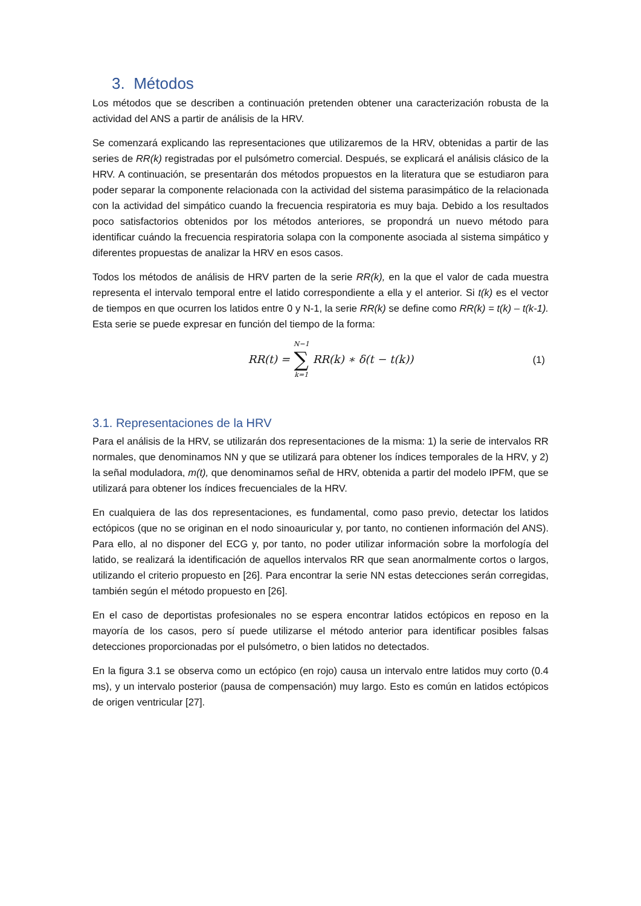3. Métodos
Los métodos que se describen a continuación pretenden obtener una caracterización robusta de la actividad del ANS a partir de análisis de la HRV.
Se comenzará explicando las representaciones que utilizaremos de la HRV, obtenidas a partir de las series de RR(k) registradas por el pulsómetro comercial. Después, se explicará el análisis clásico de la HRV. A continuación, se presentarán dos métodos propuestos en la literatura que se estudiaron para poder separar la componente relacionada con la actividad del sistema parasimpático de la relacionada con la actividad del simpático cuando la frecuencia respiratoria es muy baja. Debido a los resultados poco satisfactorios obtenidos por los métodos anteriores, se propondrá un nuevo método para identificar cuándo la frecuencia respiratoria solapa con la componente asociada al sistema simpático y diferentes propuestas de analizar la HRV en esos casos.
Todos los métodos de análisis de HRV parten de la serie RR(k), en la que el valor de cada muestra representa el intervalo temporal entre el latido correspondiente a ella y el anterior. Si t(k) es el vector de tiempos en que ocurren los latidos entre 0 y N-1, la serie RR(k) se define como RR(k) = t(k) – t(k-1). Esta serie se puede expresar en función del tiempo de la forma:
RR(t) = N−1
∑
k=1 RR(k) ∗ δ(t − t(k))
(1)
3.1. Representaciones de la HRV
Para el análisis de la HRV, se utilizarán dos representaciones de la misma: 1) la serie de intervalos RR normales, que denominamos NN y que se utilizará para obtener los índices temporales de la HRV, y 2) la señal moduladora, m(t), que denominamos señal de HRV, obtenida a partir del modelo IPFM, que se utilizará para obtener los índices frecuenciales de la HRV.
En cualquiera de las dos representaciones, es fundamental, como paso previo, detectar los latidos ectópicos (que no se originan en el nodo sinoauricular y, por tanto, no contienen información del ANS). Para ello, al no disponer del ECG y, por tanto, no poder utilizar información sobre la morfología del latido, se realizará la identificación de aquellos intervalos RR que sean anormalmente cortos o largos, utilizando el criterio propuesto en [26]. Para encontrar la serie NN estas detecciones serán corregidas, también según el método propuesto en [26].
En el caso de deportistas profesionales no se espera encontrar latidos ectópicos en reposo en la mayoría de los casos, pero sí puede utilizarse el método anterior para identificar posibles falsas detecciones proporcionadas por el pulsómetro, o bien latidos no detectados.
En la figura 3.1 se observa como un ectópico (en rojo) causa un intervalo entre latidos muy corto (0.4 ms), y un intervalo posterior (pausa de compensación) muy largo. Esto es común en latidos ectópicos de origen ventricular [27].